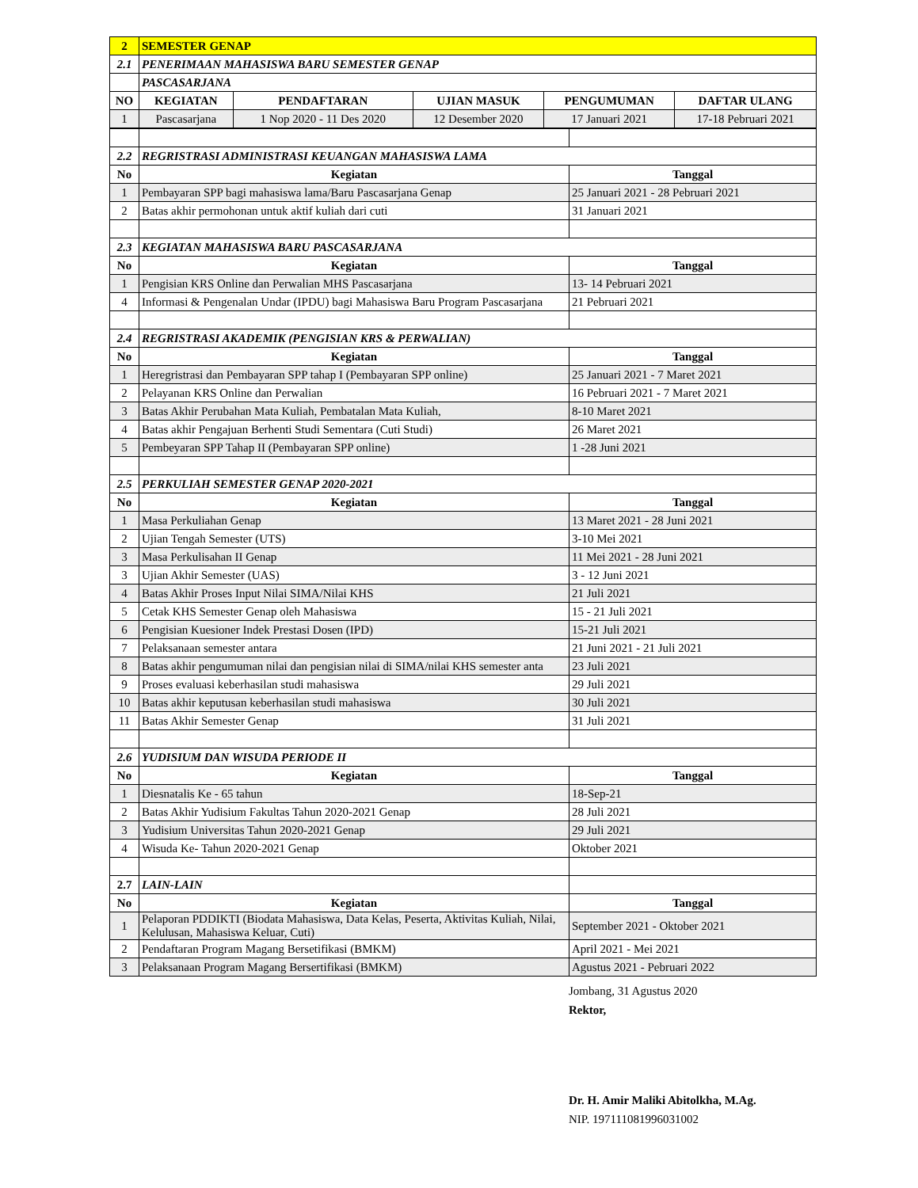| 2 | SEMESTER GENAP | | | | |
| 2.1 | PENERIMAAN MAHASISWA BARU SEMESTER GENAP | | | | |
| | PASCASARJANA | | | | |
| NO | KEGIATAN | PENDAFTARAN | UJIAN MASUK | PENGUMUMAN | DAFTAR ULANG |
| 1 | Pascasarjana | 1 Nop 2020 - 11 Des 2020 | 12 Desember 2020 | 17 Januari 2021 | 17-18 Pebruari 2021 |
| 2.2 | REGRISTRASI ADMINISTRASI KEUANGAN MAHASISWA LAMA | |
| No | Kegiatan | Tanggal |
| 1 | Pembayaran SPP bagi mahasiswa lama/Baru Pascasarjana Genap | 25 Januari 2021 - 28 Pebruari 2021 |
| 2 | Batas akhir permohonan untuk aktif kuliah dari cuti | 31 Januari 2021 |
| 2.3 | KEGIATAN MAHASISWA BARU PASCASARJANA | |
| No | Kegiatan | Tanggal |
| 1 | Pengisian KRS Online dan Perwalian MHS Pascasarjana | 13- 14 Pebruari 2021 |
| 4 | Informasi & Pengenalan Undar (IPDU) bagi Mahasiswa Baru Program Pascasarjana | 21 Pebruari 2021 |
| 2.4 | REGRISTRASI AKADEMIK (PENGISIAN KRS & PERWALIAN) | |
| No | Kegiatan | Tanggal |
| 1 | Heregristrasi dan Pembayaran SPP tahap I (Pembayaran SPP online) | 25 Januari 2021 - 7 Maret 2021 |
| 2 | Pelayanan KRS Online dan Perwalian | 16 Pebruari 2021 - 7 Maret 2021 |
| 3 | Batas Akhir Perubahan Mata Kuliah, Pembatalan Mata Kuliah, | 8-10 Maret 2021 |
| 4 | Batas akhir Pengajuan Berhenti Studi Sementara (Cuti Studi) | 26 Maret 2021 |
| 5 | Pembeyaran SPP Tahap II (Pembayaran SPP online) | 1 -28 Juni 2021 |
| 2.5 | PERKULIAH SEMESTER GENAP 2020-2021 | |
| No | Kegiatan | Tanggal |
| 1 | Masa Perkuliahan Genap | 13 Maret 2021 - 28 Juni 2021 |
| 2 | Ujian Tengah Semester (UTS) | 3-10 Mei 2021 |
| 3 | Masa Perkulisahan II Genap | 11 Mei 2021 - 28 Juni 2021 |
| 3 | Ujian Akhir Semester (UAS) | 3 - 12 Juni 2021 |
| 4 | Batas Akhir Proses Input Nilai SIMA/Nilai KHS | 21 Juli 2021 |
| 5 | Cetak KHS Semester Genap oleh Mahasiswa | 15 - 21 Juli 2021 |
| 6 | Pengisian Kuesioner Indek Prestasi Dosen (IPD) | 15-21 Juli 2021 |
| 7 | Pelaksanaan semester antara | 21 Juni 2021 - 21 Juli 2021 |
| 8 | Batas akhir pengumuman nilai dan pengisian nilai di SIMA/nilai KHS semester anta | 23 Juli 2021 |
| 9 | Proses evaluasi keberhasilan studi mahasiswa | 29 Juli 2021 |
| 10 | Batas akhir keputusan keberhasilan studi mahasiswa | 30 Juli 2021 |
| 11 | Batas Akhir Semester Genap | 31 Juli 2021 |
| 2.6 | YUDISIUM DAN WISUDA PERIODE II | |
| No | Kegiatan | Tanggal |
| 1 | Diesnatalis Ke - 65 tahun | 18-Sep-21 |
| 2 | Batas Akhir Yudisium Fakultas Tahun 2020-2021 Genap | 28 Juli 2021 |
| 3 | Yudisium Universitas Tahun 2020-2021 Genap | 29 Juli 2021 |
| 4 | Wisuda Ke- Tahun 2020-2021 Genap | Oktober 2021 |
| 2.7 | LAIN-LAIN | |
| No | Kegiatan | Tanggal |
| 1 | Pelaporan PDDIKTI (Biodata Mahasiswa, Data Kelas, Peserta, Aktivitas Kuliah, Nilai, Kelulusan, Mahasiswa Keluar, Cuti) | September 2021 - Oktober 2021 |
| 2 | Pendaftaran Program Magang Bersetifikasi (BMKM) | April 2021 - Mei 2021 |
| 3 | Pelaksanaan Program Magang Bersertifikasi (BMKM) | Agustus 2021 - Pebruari 2022 |
Jombang, 31 Agustus 2020
Rektor,
Dr. H. Amir Maliki Abitolkha, M.Ag.
NIP. 197111081996031002